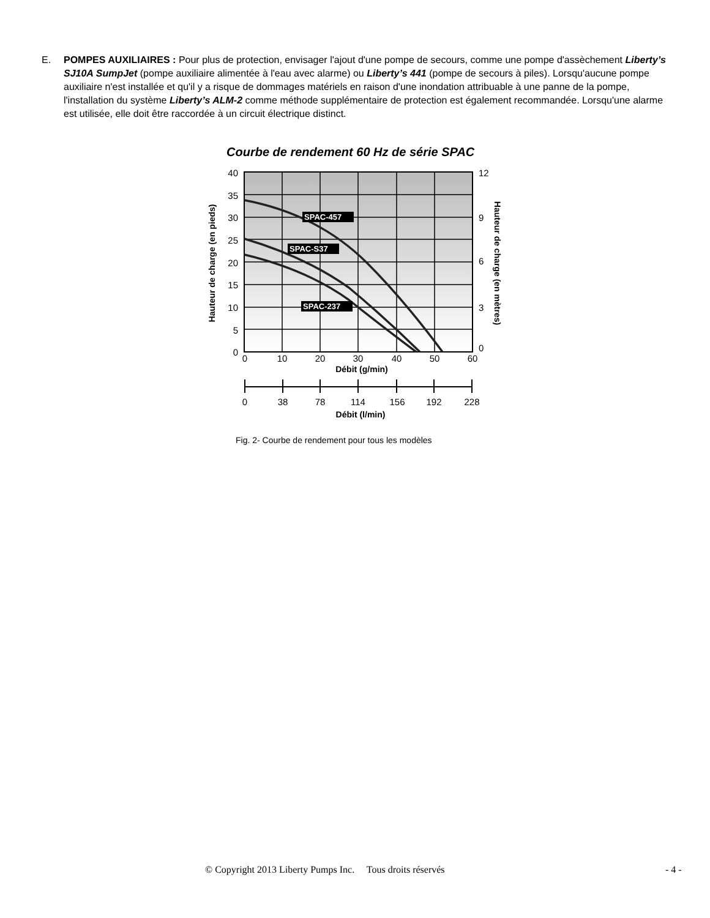E. POMPES AUXILIAIRES : Pour plus de protection, envisager l'ajout d'une pompe de secours, comme une pompe d'assèchement Liberty’s SJ10A SumpJet (pompe auxiliaire alimentée à l'eau avec alarme) ou Liberty’s 441 (pompe de secours à piles). Lorsqu'aucune pompe auxiliaire n'est installée et qu'il y a risque de dommages matériels en raison d'une inondation attribuable à une panne de la pompe, l'installation du système Liberty’s ALM-2 comme méthode supplémentaire de protection est également recommandée. Lorsqu'une alarme est utilisée, elle doit être raccordée à un circuit électrique distinct.
Courbe de rendement 60 Hz de série SPAC
SPAC-457
SPAC-S37
SPAC-237
40
35
30
25
20
15
10
5
0
12
9
6
3
0
0
10
20
30
40
50
60
Débit (g/min)
0
38
78
114
156
192
228
Débit (l/min)
Hauteur de charge (en pieds)
Hauteur de charge (en mètres)
Fig. 2- Courbe de rendement pour tous les modèles
© Copyright 2013 Liberty Pumps Inc. Tous droits réservés - 4 -